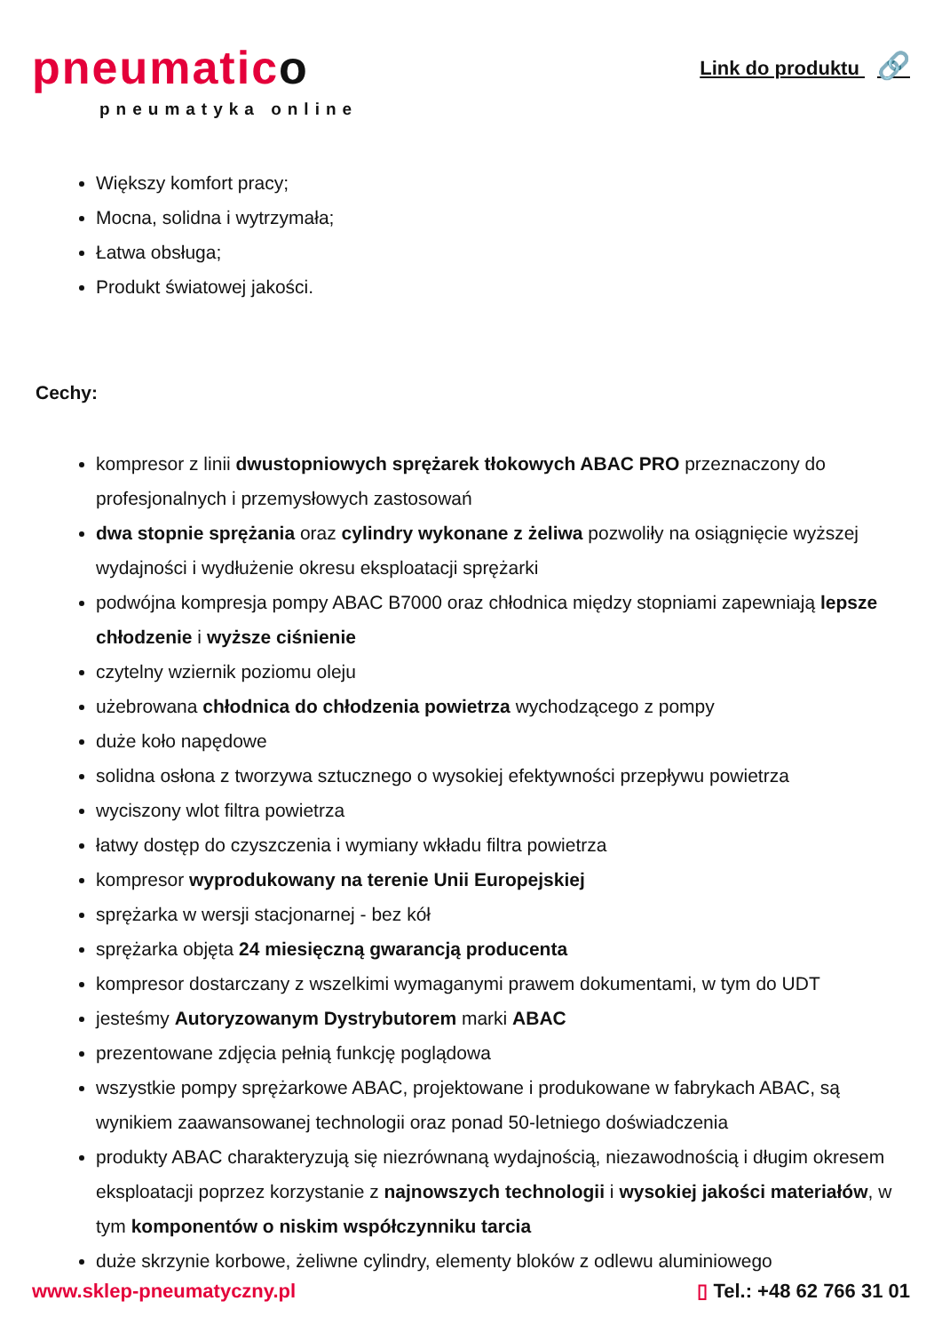pneumatico
pneumatyka online
Link do produktu 🔗
Większy komfort pracy;
Mocna, solidna i wytrzymała;
Łatwa obsługa;
Produkt światowej jakości.
Cechy:
kompresor z linii dwustopniowych sprężarek tłokowych ABAC PRO przeznaczony do profesjonalnych i przemysłowych zastosowań
dwa stopnie sprężania oraz cylindry wykonane z żeliwa pozwoliły na osiągnięcie wyższej wydajności i wydłużenie okresu eksploatacji sprężarki
podwójna kompresja pompy ABAC B7000 oraz chłodnica między stopniami zapewniają lepsze chłodzenie i wyższe ciśnienie
czytelny wziernik poziomu oleju
użebrowana chłodnica do chłodzenia powietrza wychodzącego z pompy
duże koło napędowe
solidna osłona z tworzywa sztucznego o wysokiej efektywności przepływu powietrza
wyciszony wlot filtra powietrza
łatwy dostęp do czyszczenia i wymiany wkładu filtra powietrza
kompresor wyprodukowany na terenie Unii Europejskiej
sprężarka w wersji stacjonarnej - bez kół
sprężarka objęta 24 miesięczną gwarancją producenta
kompresor dostarczany z wszelkimi wymaganymi prawem dokumentami, w tym do UDT
jesteśmy Autoryzowanym Dystrybutorem marki ABAC
prezentowane zdjęcia pełnią funkcję poglądowa
wszystkie pompy sprężarkowe ABAC, projektowane i produkowane w fabrykach ABAC, są wynikiem zaawansowanej technologii oraz ponad 50-letniego doświadczenia
produkty ABAC charakteryzują się niezrównaną wydajnością, niezawodnością i długim okresem eksploatacji poprzez korzystanie z najnowszych technologii i wysokiej jakości materiałów, w tym komponentów o niskim współczynniku tarcia
duże skrzynie korbowe, żeliwne cylindry, elementy bloków z odlewu aluminiowego
www.sklep-pneumatyczny.pl ▯ Tel.: +48 62 766 31 01